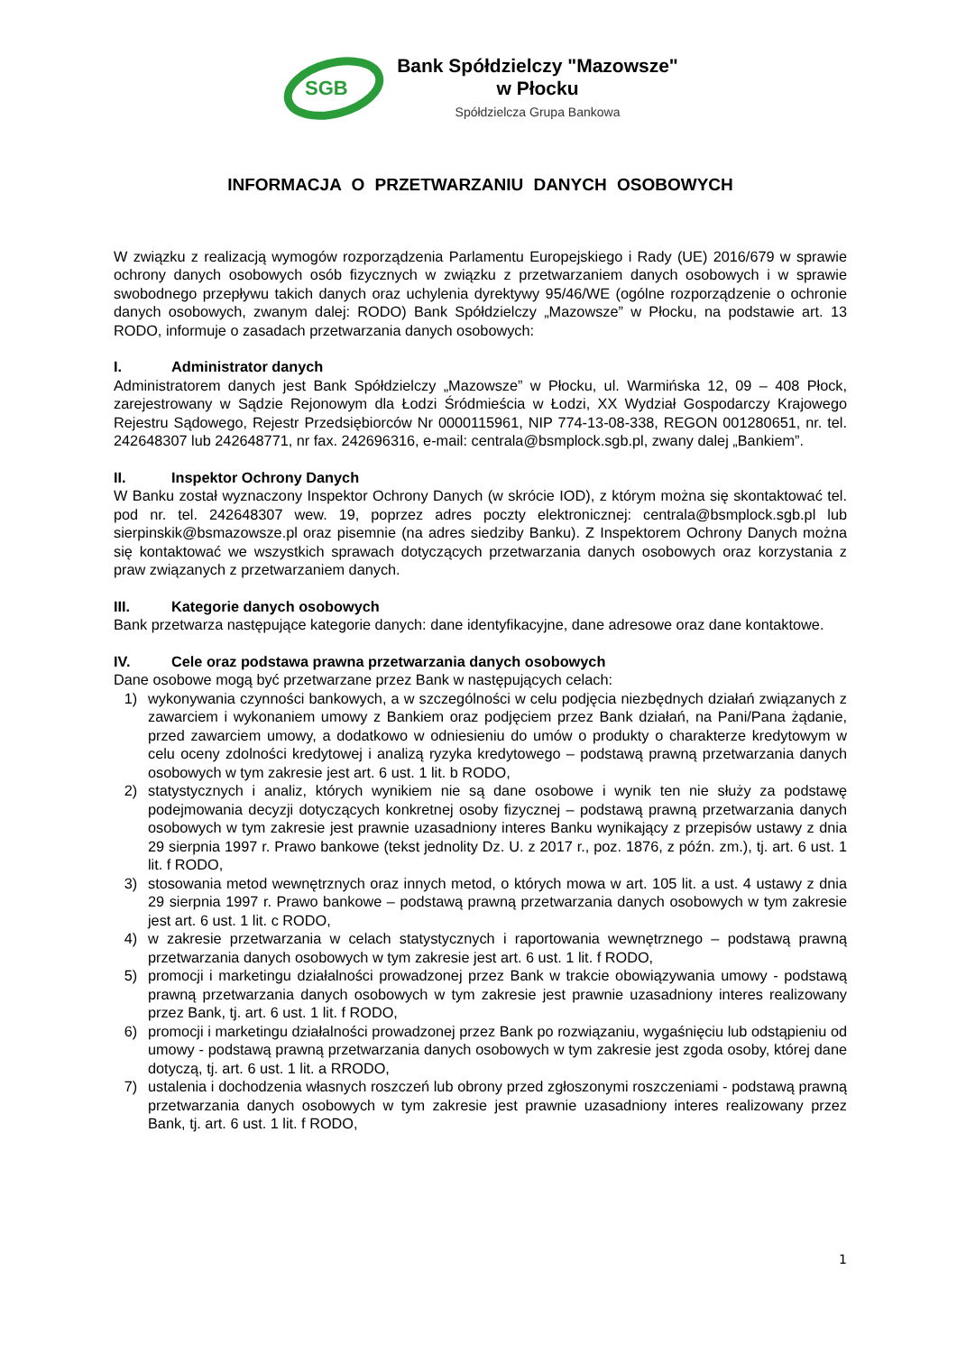SGB
Bank Spółdzielczy "Mazowsze"
w Płocku
Spółdzielcza Grupa Bankowa
INFORMACJA O PRZETWARZANIU DANYCH OSOBOWYCH
W związku z realizacją wymogów rozporządzenia Parlamentu Europejskiego i Rady (UE) 2016/679 w sprawie ochrony danych osobowych osób fizycznych w związku z przetwarzaniem danych osobowych i w sprawie swobodnego przepływu takich danych oraz uchylenia dyrektywy 95/46/WE (ogólne rozporządzenie o ochronie danych osobowych, zwanym dalej: RODO) Bank Spółdzielczy „Mazowsze” w Płocku, na podstawie art. 13 RODO, informuje o zasadach przetwarzania danych osobowych:
I. Administrator danych
Administratorem danych jest Bank Spółdzielczy „Mazowsze” w Płocku, ul. Warmińska 12, 09 – 408 Płock, zarejestrowany w Sądzie Rejonowym dla Łodzi Śródmieścia w Łodzi, XX Wydział Gospodarczy Krajowego Rejestru Sądowego, Rejestr Przedsiębiorców Nr 0000115961, NIP 774-13-08-338, REGON 001280651, nr. tel. 242648307 lub 242648771, nr fax. 242696316, e-mail: centrala@bsmplock.sgb.pl, zwany dalej „Bankiem”.
II. Inspektor Ochrony Danych
W Banku został wyznaczony Inspektor Ochrony Danych (w skrócie IOD), z którym można się skontaktować tel. pod nr. tel. 242648307 wew. 19, poprzez adres poczty elektronicznej: centrala@bsmplock.sgb.pl lub sierpinskik@bsmazowsze.pl oraz pisemnie (na adres siedziby Banku). Z Inspektorem Ochrony Danych można się kontaktować we wszystkich sprawach dotyczących przetwarzania danych osobowych oraz korzystania z praw związanych z przetwarzaniem danych.
III. Kategorie danych osobowych
Bank przetwarza następujące kategorie danych: dane identyfikacyjne, dane adresowe oraz dane kontaktowe.
IV. Cele oraz podstawa prawna przetwarzania danych osobowych
Dane osobowe mogą być przetwarzane przez Bank w następujących celach:
1) wykonywania czynności bankowych, a w szczególności w celu podjęcia niezbędnych działań związanych z zawarciem i wykonaniem umowy z Bankiem oraz podjęciem przez Bank działań, na Pani/Pana żądanie, przed zawarciem umowy, a dodatkowo w odniesieniu do umów o produkty o charakterze kredytowym w celu oceny zdolności kredytowej i analizą ryzyka kredytowego – podstawą prawną przetwarzania danych osobowych w tym zakresie jest art. 6 ust. 1 lit. b RODO,
2) statystycznych i analiz, których wynikiem nie są dane osobowe i wynik ten nie służy za podstawę podejmowania decyzji dotyczących konkretnej osoby fizycznej – podstawą prawną przetwarzania danych osobowych w tym zakresie jest prawnie uzasadniony interes Banku wynikający z przepisów ustawy z dnia 29 sierpnia 1997 r. Prawo bankowe (tekst jednolity Dz. U. z 2017 r., poz. 1876, z późn. zm.), tj. art. 6 ust. 1 lit. f RODO,
3) stosowania metod wewnętrznych oraz innych metod, o których mowa w art. 105 lit. a ust. 4 ustawy z dnia 29 sierpnia 1997 r. Prawo bankowe – podstawą prawną przetwarzania danych osobowych w tym zakresie jest art. 6 ust. 1 lit. c RODO,
4) w zakresie przetwarzania w celach statystycznych i raportowania wewnętrznego – podstawą prawną przetwarzania danych osobowych w tym zakresie jest art. 6 ust. 1 lit. f RODO,
5) promocji i marketingu działalności prowadzonej przez Bank w trakcie obowiązywania umowy - podstawą prawną przetwarzania danych osobowych w tym zakresie jest prawnie uzasadniony interes realizowany przez Bank, tj. art. 6 ust. 1 lit. f RODO,
6) promocji i marketingu działalności prowadzonej przez Bank po rozwiązaniu, wygaśnięciu lub odstąpieniu od umowy - podstawą prawną przetwarzania danych osobowych w tym zakresie jest zgoda osoby, której dane dotyczą, tj. art. 6 ust. 1 lit. a RRODO,
7) ustalenia i dochodzenia własnych roszczeń lub obrony przed zgłoszonymi roszczeniami - podstawą prawną przetwarzania danych osobowych w tym zakresie jest prawnie uzasadniony interes realizowany przez Bank, tj. art. 6 ust. 1 lit. f RODO,
1